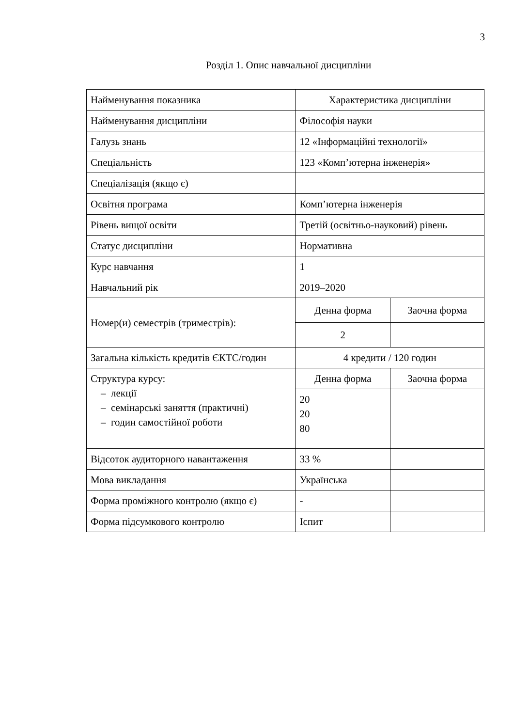3
Розділ 1. Опис навчальної дисципліни
| Найменування показника | Характеристика дисципліни | |
| --- | --- | --- |
| Найменування дисципліни | Філософія науки | |
| Галузь знань | 12 «Інформаційні технології» | |
| Спеціальність | 123 «Комп’ютерна інженерія» | |
| Спеціалізація (якщо є) | | |
| Освітня програма | Комп’ютерна інженерія | |
| Рівень вищої освіти | Третій (освітньо-науковий) рівень | |
| Статус дисципліни | Нормативна | |
| Курс навчання | 1 | |
| Навчальний рік | 2019–2020 | |
| Номер(и) семестрів (триместрів): | Денна форма | Заочна форма |
| | 2 | |
| Загальна кількість кредитів ЄКТС/годин | 4 кредити / 120 годин | |
| Структура курсу: – лекції – семінарські заняття (практичні) – годин самостійної роботи | Денна форма | Заочна форма |
| | 20 20 80 | |
| Відсоток аудиторного навантаження | 33 % | |
| Мова викладання | Українська | |
| Форма проміжного контролю (якщо є) | - | |
| Форма підсумкового контролю | Іспит | |